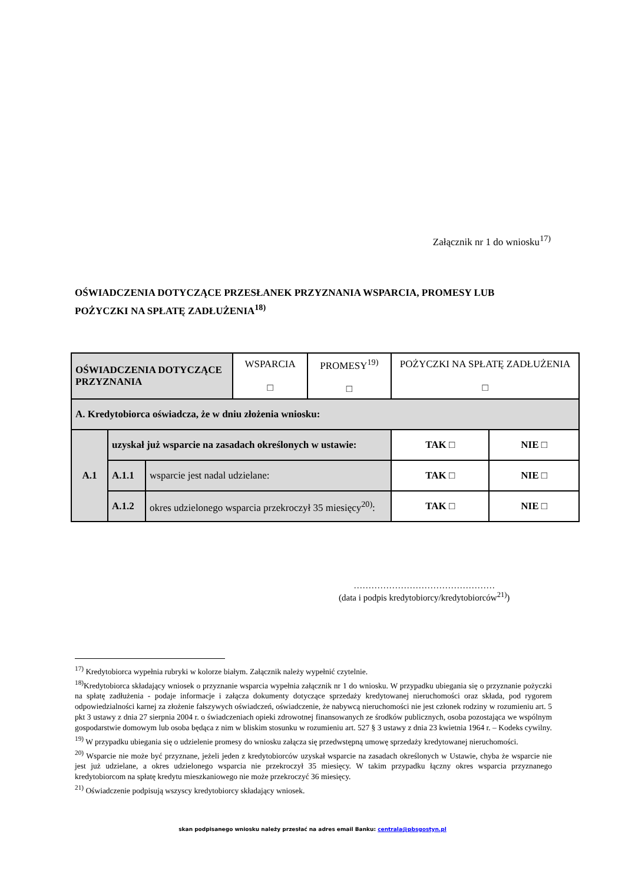Załącznik nr 1 do wniosku<sup>17)</sup>
OŚWIADCZENIA DOTYCZĄCE PRZESŁANEK PRZYZNANIA WSPARCIA, PROMESY LUB POŻYCZKI NA SPŁATĘ ZADŁUŻENIA<sup>18)</sup>
| OŚWIADCZENIA DOTYCZĄCE PRZYZNANIA | | | WSPARCIA □ | PROMESY<sup>19)</sup> □ | POŻYCZKI NA SPŁATĘ ZADŁUŻENIA □ | |
| A. Kredytobiorca oświadcza, że w dniu złożenia wniosku: | | | | | | |
| A.1 | uzyskał już wsparcie na zasadach określonych w ustawie: | | | | TAK □ | NIE □ |
| | A.1.1 | wsparcie jest nadal udzielane: | | | TAK □ | NIE □ |
| | A.1.2 | okres udzielonego wsparcia przekroczył 35 miesięcy<sup>20)</sup>: | | | TAK □ | NIE □ |
…………………………………………
(data i podpis kredytobiorcy/kredytobiorców<sup>21)</sup>)
<sup>17)</sup> Kredytobiorca wypełnia rubryki w kolorze białym. Załącznik należy wypełnić czytelnie.
<sup>18)</sup> Kredytobiorca składający wniosek o przyznanie wsparcia wypełnia załącznik nr 1 do wniosku. W przypadku ubiegania się o przyznanie pożyczki na spłatę zadłużenia - podaje informacje i załącza dokumenty dotyczące sprzedaży kredytowanej nieruchomości oraz składa, pod rygorem odpowiedzialności karnej za złożenie fałszywych oświadczeń, oświadczenie, że nabywcą nieruchomości nie jest członek rodziny w rozumieniu art. 5 pkt 3 ustawy z dnia 27 sierpnia 2004 r. o świadczeniach opieki zdrowotnej finansowanych ze środków publicznych, osoba pozostająca we wspólnym gospodarstwie domowym lub osoba będąca z nim w bliskim stosunku w rozumieniu art. 527 § 3 ustawy z dnia 23 kwietnia 1964 r. – Kodeks cywilny.
<sup>19)</sup> W przypadku ubiegania się o udzielenie promesy do wniosku załącza się przedwstępną umowę sprzedaży kredytowanej nieruchomości.
<sup>20)</sup> Wsparcie nie może być przyznane, jeżeli jeden z kredytobiorców uzyskał wsparcie na zasadach określonych w Ustawie, chyba że wsparcie nie jest już udzielane, a okres udzielonego wsparcia nie przekroczył 35 miesięcy. W takim przypadku łączny okres wsparcia przyznanego kredytobiorcom na spłatę kredytu mieszkaniowego nie może przekroczyć 36 miesięcy.
<sup>21)</sup> Oświadczenie podpisują wszyscy kredytobiorcy składający wniosek.
skan podpisanego wniosku należy przesłać na adres email Banku: centrala@pbsgostyn.pl